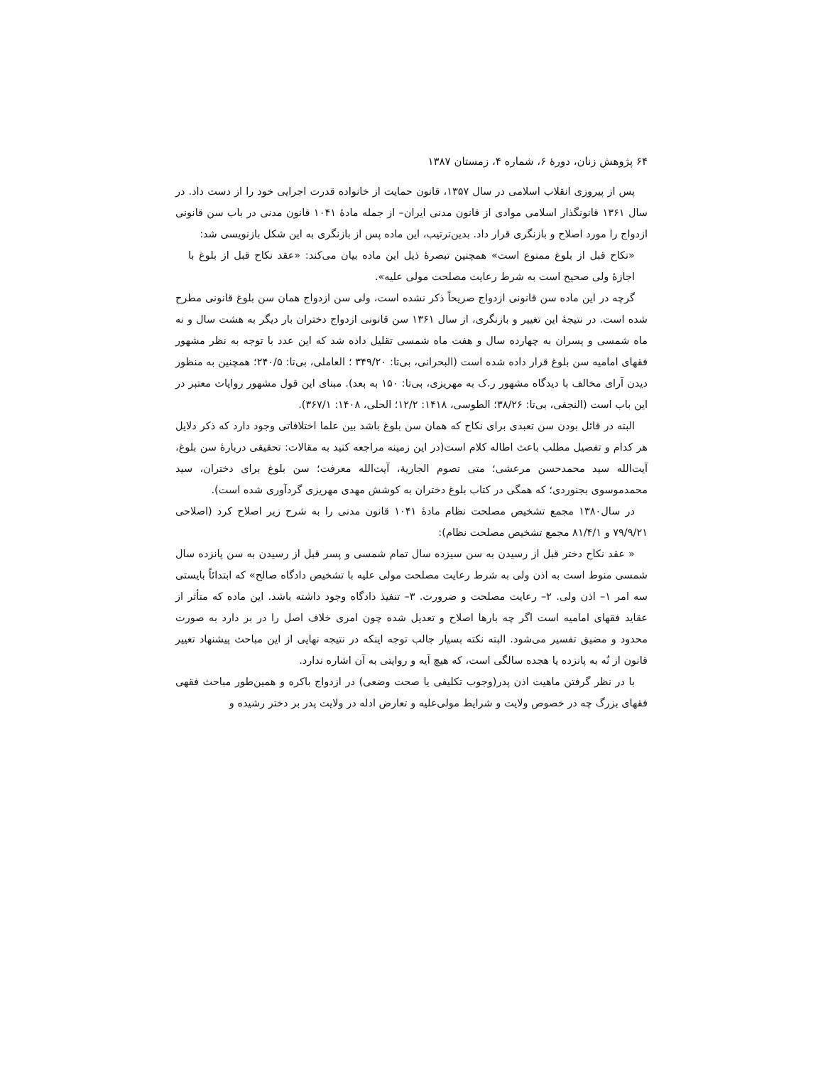۶۴ پژوهش زنان، دورهٔ ۶، شماره ۴، زمستان ۱۳۸۷
پس از پیروزی انقلاب اسلامی در سال ۱۳۵۷، قانون حمایت از خانواده قدرت اجرایی خود را از دست داد. در سال ۱۳۶۱ قانونگذار اسلامی موادی از قانون مدنی ایران– از جمله مادهٔ ۱۰۴۱ قانون مدنی در باب سن قانونی ازدواج را مورد اصلاح و بازنگری قرار داد. بدین‌ترتیب، این ماده پس از بازنگری به این شکل بازنویسی شد:
«نکاح قبل از بلوغ ممنوع است» همچنین تبصرهٔ ذیل این ماده بیان می‌کند: «عقد نکاح قبل از بلوغ با اجازهٔ ولی صحیح است به شرط رعایت مصلحت مولی علیه».
گرچه در این ماده سن قانونی ازدواج صریحاً ذکر نشده است، ولی سن ازدواج همان سن بلوغ قانونی مطرح شده است. در نتیجهٔ این تغییر و بازنگری، از سال ۱۳۶۱ سن قانونی ازدواج دختران بار دیگر به هشت سال و نه ماه شمسی و پسران به چهارده سال و هفت ماه شمسی تقلیل داده شد که این عدد با توجه به نظر مشهور فقهای امامیه سن بلوغ قرار داده شده است (البحرانی، بی‌تا: ۳۴۹/۲۰ ؛ العاملی، بی‌تا: ۲۴۰/۵؛ همچنین به منظور دیدن آرای مخالف با دیدگاه مشهور ر.ک به مهریزی، بی‌تا: ۱۵۰ به بعد). مبنای این قول مشهور روایات معتبر در این باب است (النجفی، بی‌تا: ۳۸/۲۶؛ الطوسی، ۱۴۱۸: ۱۲/۲؛ الحلی، ۱۴۰۸: ۳۶۷/۱).
البته در قائل بودن سن تعبدی برای نکاح که همان سن بلوغ باشد بین علما اختلافاتی وجود دارد که ذکر دلایل هر کدام و تفصیل مطلب باعث اطاله کلام است(در این زمینه مراجعه کنید به مقالات: تحقیقی دربارهٔ سن بلوغ، آیت‌الله سید محمدحسن مرعشی؛ متی تصوم الجاریة، آیت‌الله معرفت؛ سن بلوغ برای دختران، سید محمدموسوی بجنوردی؛ که همگی در کتاب بلوغ دختران به کوشش مهدی مهریزی گردآوری شده است).
در سال۱۳۸۰ مجمع تشخیص مصلحت نظام مادهٔ ۱۰۴۱ قانون مدنی را به شرح زیر اصلاح کرد (اصلاحی ۷۹/۹/۲۱ و ۸۱/۴/۱ مجمع تشخیص مصلحت نظام):
« عقد نکاح دختر قبل از رسیدن به سن سیزده سال تمام شمسی و پسر قبل از رسیدن به سن پانزده سال شمسی منوط است به اذن ولی به شرط رعایت مصلحت مولی علیه با تشخیص دادگاه صالح» که ابتدائاً بایستی سه امر ۱– اذن ولی. ۲– رعایت مصلحت و ضرورت. ۳– تنفیذ دادگاه وجود داشته باشد. این ماده که متأثر از عقاید فقهای امامیه است اگر چه بارها اصلاح و تعدیل شده چون امری خلاف اصل را در بر دارد به صورت محدود و مضیق تفسیر می‌شود. البته نکته بسیار جالب توجه اینکه در نتیجه نهایی از این مباحث پیشنهاد تغییر قانون از نُه به پانزده یا هجده سالگی است، که هیچ آیه و روایتی به آن اشاره ندارد.
با در نظر گرفتن ماهیت اذن پدر(وجوب تکلیفی یا صحت وضعی) در ازدواج باکره و همین‌طور مباحث فقهی فقهای بزرگ چه در خصوص ولایت و شرایط مولی‌علیه و تعارض ادله در ولایت پدر بر دختر رشیده و